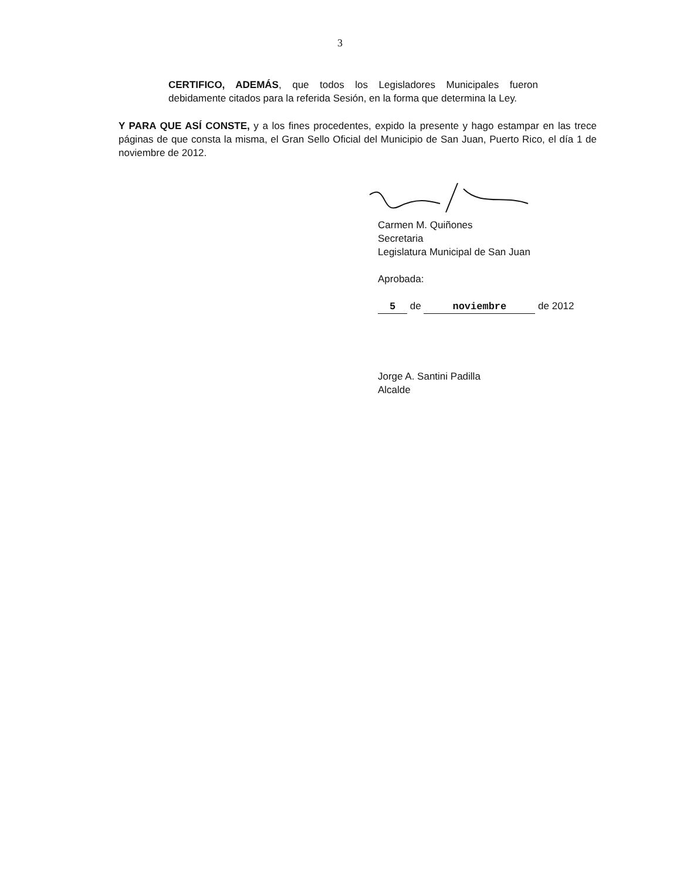3
CERTIFICO, ADEMÁS, que todos los Legisladores Municipales fueron debidamente citados para la referida Sesión, en la forma que determina la Ley.
Y PARA QUE ASÍ CONSTE, y a los fines procedentes, expido la presente y hago estampar en las trece páginas de que consta la misma, el Gran Sello Oficial del Municipio de San Juan, Puerto Rico, el día 1 de noviembre de 2012.
Carmen M. Quiñones
Secretaria
Legislatura Municipal de San Juan
Aprobada:
5 de noviembre de 2012
Jorge A. Santini Padilla
Alcalde